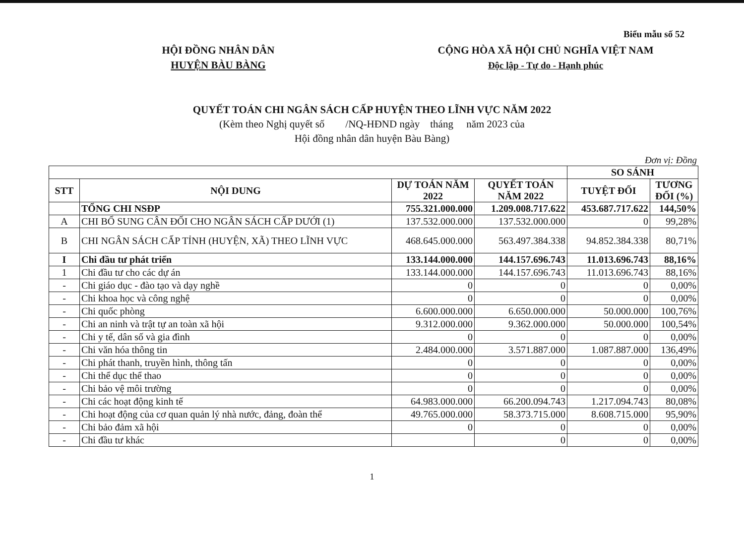Biểu mẫu số 52
HỘI ĐỒNG NHÂN DÂN
HUYỆN BÀU BÀNG
CỘNG HÒA XÃ HỘI CHỦ NGHĨA VIỆT NAM
Độc lập - Tự do - Hạnh phúc
QUYẾT TOÁN CHI NGÂN SÁCH CẤP HUYỆN THEO LĨNH VỰC NĂM 2022
(Kèm theo Nghị quyết số /NQ-HĐND ngày tháng năm 2023 của
Hội đồng nhân dân huyện Bàu Bàng)
Đơn vị: Đồng
| | | | | SO SÁNH | |
| --- | --- | --- | --- | --- | --- |
| STT | NỘI DUNG | DỰ TOÁN NĂM 2022 | QUYẾT TOÁN NĂM 2022 | TUYỆT ĐỐI | TƯƠNG ĐỐI (%) |
| | TỔNG CHI NSĐP | 755.321.000.000 | 1.209.008.717.622 | 453.687.717.622 | 144,50% |
| A | CHI BỔ SUNG CÂN ĐỐI CHO NGÂN SÁCH CẤP DƯỚI (1) | 137.532.000.000 | 137.532.000.000 | 0 | 99,28% |
| B | CHI NGÂN SÁCH CẤP TỈNH (HUYỆN, XÃ) THEO LĨNH VỰC | 468.645.000.000 | 563.497.384.338 | 94.852.384.338 | 80,71% |
| I | Chi đầu tư phát triển | 133.144.000.000 | 144.157.696.743 | 11.013.696.743 | 88,16% |
| 1 | Chi đầu tư cho các dự án | 133.144.000.000 | 144.157.696.743 | 11.013.696.743 | 88,16% |
| - | Chi giáo dục - đào tạo và dạy nghề | 0 | 0 | 0 | 0,00% |
| - | Chi khoa học và công nghệ | 0 | 0 | 0 | 0,00% |
| - | Chi quốc phòng | 6.600.000.000 | 6.650.000.000 | 50.000.000 | 100,76% |
| - | Chi an ninh và trật tự an toàn xã hội | 9.312.000.000 | 9.362.000.000 | 50.000.000 | 100,54% |
| - | Chi y tế, dân số và gia đình | 0 | 0 | 0 | 0,00% |
| - | Chi văn hóa thông tin | 2.484.000.000 | 3.571.887.000 | 1.087.887.000 | 136,49% |
| - | Chi phát thanh, truyền hình, thông tấn | 0 | 0 | 0 | 0,00% |
| - | Chi thể dục thể thao | 0 | 0 | 0 | 0,00% |
| - | Chi bảo vệ môi trường | 0 | 0 | 0 | 0,00% |
| - | Chi các hoạt động kinh tế | 64.983.000.000 | 66.200.094.743 | 1.217.094.743 | 80,08% |
| - | Chi hoạt động của cơ quan quản lý nhà nước, đảng, đoàn thể | 49.765.000.000 | 58.373.715.000 | 8.608.715.000 | 95,90% |
| - | Chi bảo đảm xã hội | 0 | 0 | 0 | 0,00% |
| - | Chi đầu tư khác | | 0 | 0 | 0,00% |
1